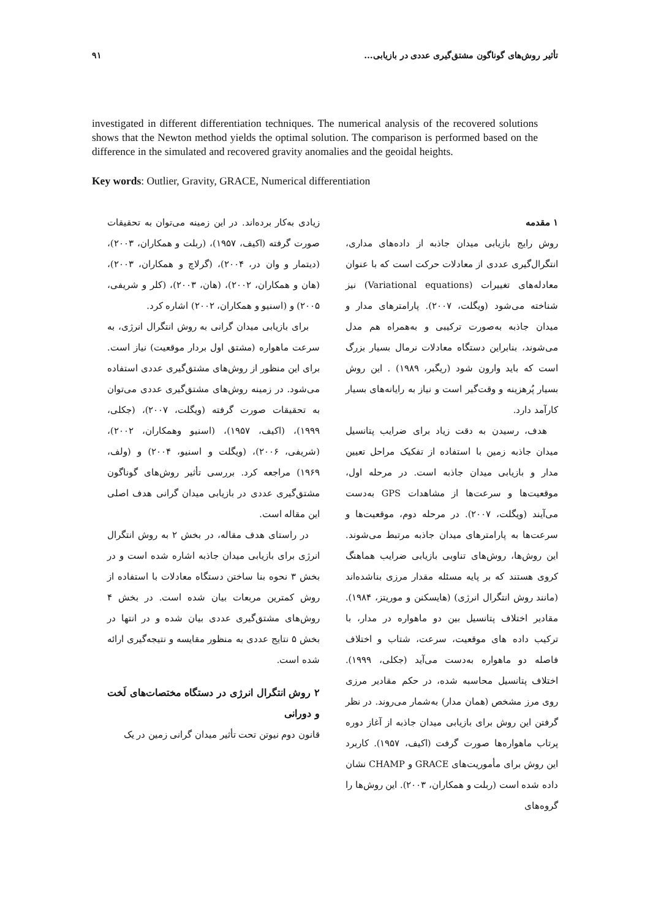تأثیر روش‌های گوناگون مشتق‌گیری عددی در بازیابی... ۹۱
investigated in different differentiation techniques. The numerical analysis of the recovered solutions shows that the Newton method yields the optimal solution. The comparison is performed based on the difference in the simulated and recovered gravity anomalies and the geoidal heights.
Key words: Outlier, Gravity, GRACE, Numerical differentiation
۱ مقدمه
روش رایج بازیابی میدان جاذبه از داده‌های مداری، انتگرال‌گیری عددی از معادلات حرکت است که با عنوان معادله‌های تغییرات (Variational equations) نیز شناخته می‌شود (ویگلت، ۲۰۰۷). پارامترهای مدار و میدان جاذبه به‌صورت ترکیبی و به‌همراه هم مدل می‌شوند، بنابراین دستگاه معادلات نرمال بسیار بزرگ است که باید وارون شود (ریگبر، ۱۹۸۹) . این روش بسیار پُرهزینه و وقت‌گیر است و نیاز به رایانه‌های بسیار کارآمد دارد.
هدف، رسیدن به دقت زیاد برای ضرایب پتانسیل میدان جاذبه زمین با استفاده از تفکیک مراحل تعیین مدار و بازیابی میدان جاذبه است. در مرحله اول، موقعیت‌ها و سرعت‌ها از مشاهدات GPS به‌دست می‌آیند (ویگلت، ۲۰۰۷). در مرحله دوم، موقعیت‌ها و سرعت‌ها به پارامترهای میدان جاذبه مرتبط می‌شوند. این روش‌ها، روش‌های تناوبی بازیابی ضرایب هماهنگ کروی هستند که بر پایه مسئله مقدار مرزی بناشده‌اند (مانند روش انتگرال انرژی) (هایسکنن و موریتز، ۱۹۸۴). مقادیر اختلاف پتانسیل بین دو ماهواره در مدار، با ترکیب داده های موقعیت، سرعت، شتاب و اختلاف فاصله دو ماهواره به‌دست می‌آید (جکلی، ۱۹۹۹). اختلاف پتانسیل محاسبه شده، در حکم مقادیر مرزی روی مرز مشخص (همان مدار) به‌شمار می‌روند. در نظر گرفتن این روش برای بازیابی میدان جاذبه از آغاز دوره پرتاب ماهواره‌ها صورت گرفت (اکیف، ۱۹۵۷). کاربرد این روش برای مأموریت‌های GRACE و CHAMP نشان داده شده است (ربلت و همکاران، ۲۰۰۳). این روش‌ها را گروه‌های
زیادی به‌کار برده‌اند. در این زمینه می‌توان به تحقیقات صورت گرفته (اکیف، ۱۹۵۷)، (ربلت و همکاران، ۲۰۰۳)، (دیتمار و وان در، ۲۰۰۴)، (گرلاچ و همکاران، ۲۰۰۳)، (هان و همکاران، ۲۰۰۲)، (هان، ۲۰۰۳)، (کلر و شریفی، ۲۰۰۵) و (اسنیو و همکاران، ۲۰۰۲) اشاره کرد.
برای بازیابی میدان گرانی به روش انتگرال انرژی، به سرعت ماهواره (مشتق اول بردار موقعیت) نیاز است. برای این منظور از روش‌های مشتق‌گیری عددی استفاده می‌شود. در زمینه روش‌های مشتق‌گیری عددی می‌توان به تحقیقات صورت گرفته (ویگلت، ۲۰۰۷)، (جکلی، ۱۹۹۹)، (اکیف، ۱۹۵۷)، (اسنیو وهمکاران، ۲۰۰۲)، (شریفی، ۲۰۰۶)، (ویگلت و اسنیو، ۲۰۰۴) و (ولف، ۱۹۶۹) مراجعه کرد. بررسی تأثیر روش‌های گوناگون مشتق‌گیری عددی در بازیابی میدان گرانی هدف اصلی این مقاله است.
در راستای هدف مقاله، در بخش ۲ به روش انتگرال انرژی برای بازیابی میدان جاذبه اشاره شده است و در بخش ۳ نحوه بنا ساختن دستگاه معادلات با استفاده از روش کمترین مربعات بیان شده است. در بخش ۴ روش‌های مشتق‌گیری عددی بیان شده و در انتها در بخش ۵ نتایج عددی به منظور مقایسه و نتیجه‌گیری ارائه شده است.
۲ روش انتگرال انرژی در دستگاه مختصات‌های لَخت و دورانی
قانون دوم نیوتن تحت تأثیر میدان گرانی زمین در یک